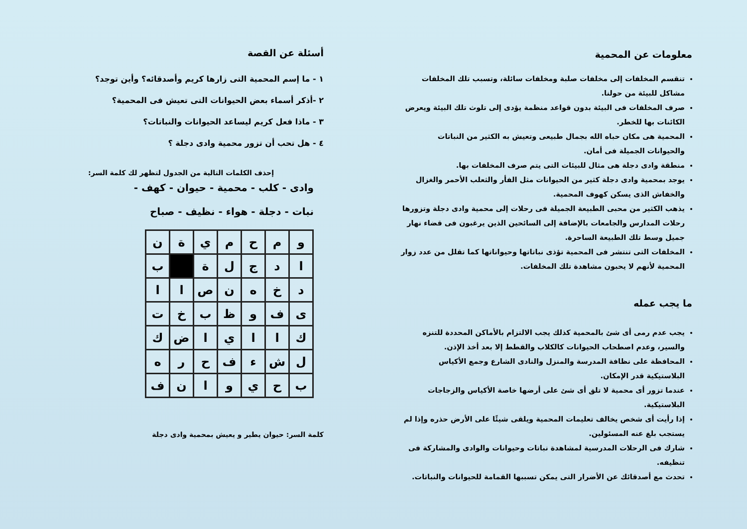معلومات عن المحمية
تنقسم المخلفات إلى مخلفات صلبة ومخلفات سائلة، وتسبب تلك المخلفات مشاكل للبيئة من حولنا.
صرف المخلفات فى البيئة بدون قواعد منظمة يؤدى إلى تلوث تلك البيئة ويعرض الكائنات بها للخطر.
المحمية هى مكان حباه الله بجمال طبيعى وتعيش به الكثير من النباتات والحيوانات الجميلة فى أمان.
منطقة وادى دجلة هى مثال للبيئات التى يتم صرف المخلفات بها.
يوجد بمحمية وادى دجلة كثير من الحيوانات مثل الفأر والثعلب الأحمر والغزال والخفاش الذى يسكن كهوف المحمية.
يذهب الكثير من محبى الطبيعة الجميلة فى رحلات إلى محمية وادى دجلة وتزورها رحلات المدارس والجامعات بالإضافة إلى السائحين الذين يرغبون فى قضاء نهار جميل وسط تلك الطبيعة الساحرة.
المخلفات التى تنتشر فى المحمية تؤذى نباتاتها وحيواناتها كما تقلل من عدد زوار المحمية لأنهم لا يحبون مشاهدة تلك المخلفات.
ما يجب عمله
يجب عدم رمى أى شئ بالمحمية كذلك يجب الالتزام بالأماكن المحددة للتنزه والسير، وعدم اصطحاب الحيوانات كالكلاب والقطط إلا بعد أخذ الإذن.
المحافظة على نظافة المدرسة والمنزل والنادى الشارع وجمع الأكياس البلاستيكية قدر الإمكان.
عندما تزور أى محمية لا تلق أى شئ على أرضها خاصة الأكياس والزجاجات البلاستيكية.
إذا رأيت أى شخص يخالف تعليمات المحمية ويلقى شيئًا على الأرض حذره وإذا لم يستجب بلغ عنه المسئولين.
شارك فى الرحلات المدرسية لمشاهدة نباتات وحيوانات والوادى والمشاركة فى تنظيفه.
تحدث مع أصدقائك عن الأضرار التى يمكن تسببها القمامة للحيوانات والنباتات.
أسئلة عن القصة
١ - ما إسم المحمية التى زارها كريم وأصدقائه؟ وأين توجد؟
٢ -أذكر أسماء بعض الحيوانات التى تعيش فى المحمية؟
٣ - ماذا فعل كريم ليساعد الحيوانات والنباتات؟
٤ - هل تحب أن تزور محمية وادى دجلة ؟
إحذف الكلمات التالية من الجدول لتظهر لك كلمة السر:
وادى - كلب - محمية - حيوان - كهف -
نبات - دجلة - هواء - نظيف - صباح
| و | م | ح | م | ي | ة | ن |
| ا | د | ج | ل | ة | | ب |
| د | خ | ه | ن | ص | ا | ا |
| ى | ف | و | ظ | ب | خ | ت |
| ك | ا | ا | ي | ا | ض | ك |
| ل | ش | ء | ف | ح | ر | ه |
| ب | ح | ي | و | ا | ن | ف |
كلمة السر: حيوان يطير و يعيش بمحمية وادى دجلة